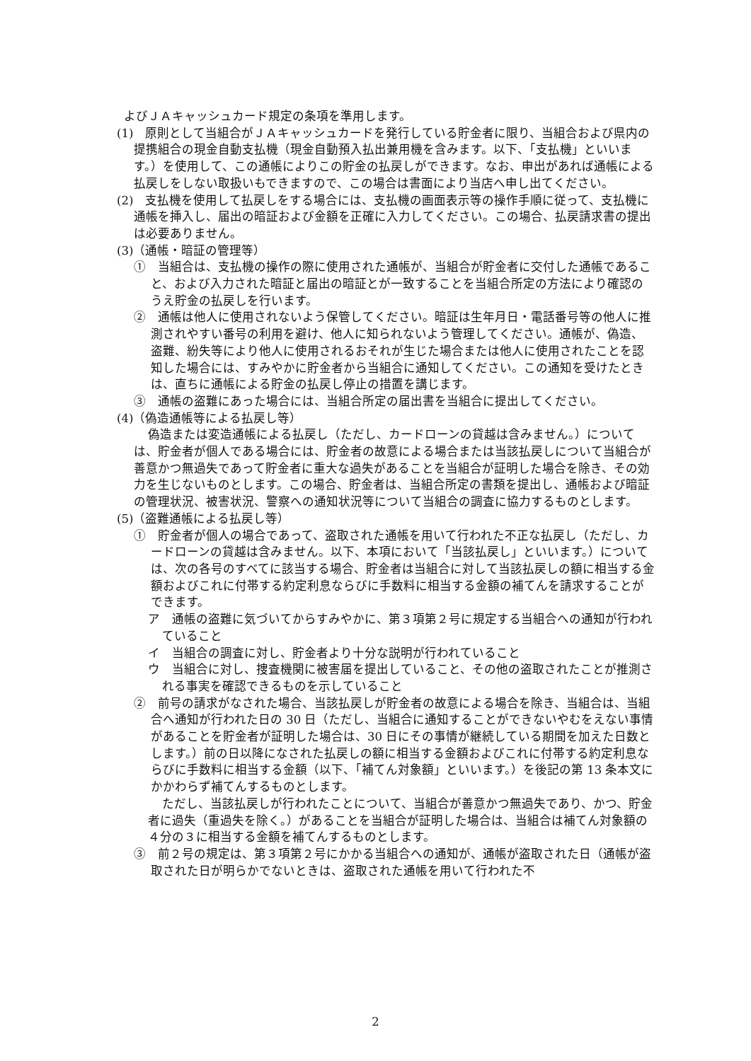よびＪＡキャッシュカード規定の条項を準用します。
(1)　原則として当組合がＪＡキャッシュカードを発行している貯金者に限り、当組合および県内の提携組合の現金自動支払機（現金自動預入払出兼用機を含みます。以下、「支払機」といいます。）を使用して、この通帳によりこの貯金の払戻しができます。なお、申出があれば通帳による払戻しをしない取扱いもできますので、この場合は書面により当店へ申し出てください。
(2)　支払機を使用して払戻しをする場合には、支払機の画面表示等の操作手順に従って、支払機に通帳を挿入し、届出の暗証および金額を正確に入力してください。この場合、払戻請求書の提出は必要ありません。
(3)（通帳・暗証の管理等）
①　当組合は、支払機の操作の際に使用された通帳が、当組合が貯金者に交付した通帳であること、および入力された暗証と届出の暗証とが一致することを当組合所定の方法により確認のうえ貯金の払戻しを行います。
②　通帳は他人に使用されないよう保管してください。暗証は生年月日・電話番号等の他人に推測されやすい番号の利用を避け、他人に知られないよう管理してください。通帳が、偽造、盗難、紛失等により他人に使用されるおそれが生じた場合または他人に使用されたことを認知した場合には、すみやかに貯金者から当組合に通知してください。この通知を受けたときは、直ちに通帳による貯金の払戻し停止の措置を講じます。
③　通帳の盗難にあった場合には、当組合所定の届出書を当組合に提出してください。
(4)（偽造通帳等による払戻し等）
偽造または変造通帳による払戻し（ただし、カードローンの貸越は含みません。）については、貯金者が個人である場合には、貯金者の故意による場合または当該払戻しについて当組合が善意かつ無過失であって貯金者に重大な過失があることを当組合が証明した場合を除き、その効力を生じないものとします。この場合、貯金者は、当組合所定の書類を提出し、通帳および暗証の管理状況、被害状況、警察への通知状況等について当組合の調査に協力するものとします。
(5)（盗難通帳による払戻し等）
①　貯金者が個人の場合であって、盗取された通帳を用いて行われた不正な払戻し（ただし、カードローンの貸越は含みません。以下、本項において「当該払戻し」といいます。）については、次の各号のすべてに該当する場合、貯金者は当組合に対して当該払戻しの額に相当する金額およびこれに付帯する約定利息ならびに手数料に相当する金額の補てんを請求することができます。
ア　通帳の盗難に気づいてからすみやかに、第３項第２号に規定する当組合への通知が行われていること
イ　当組合の調査に対し、貯金者より十分な説明が行われていること
ウ　当組合に対し、捜査機関に被害届を提出していること、その他の盗取されたことが推測される事実を確認できるものを示していること
②　前号の請求がなされた場合、当該払戻しが貯金者の故意による場合を除き、当組合は、当組合へ通知が行われた日の 30 日（ただし、当組合に通知することができないやむをえない事情があることを貯金者が証明した場合は、30 日にその事情が継続している期間を加えた日数とします。）前の日以降になされた払戻しの額に相当する金額およびこれに付帯する約定利息ならびに手数料に相当する金額（以下、「補てん対象額」といいます。）を後記の第 13 条本文にかかわらず補てんするものとします。
ただし、当該払戻しが行われたことについて、当組合が善意かつ無過失であり、かつ、貯金者に過失（重過失を除く。）があることを当組合が証明した場合は、当組合は補てん対象額の４分の３に相当する金額を補てんするものとします。
③　前２号の規定は、第３項第２号にかかる当組合への通知が、通帳が盗取された日（通帳が盗取された日が明らかでないときは、盗取された通帳を用いて行われた不
2